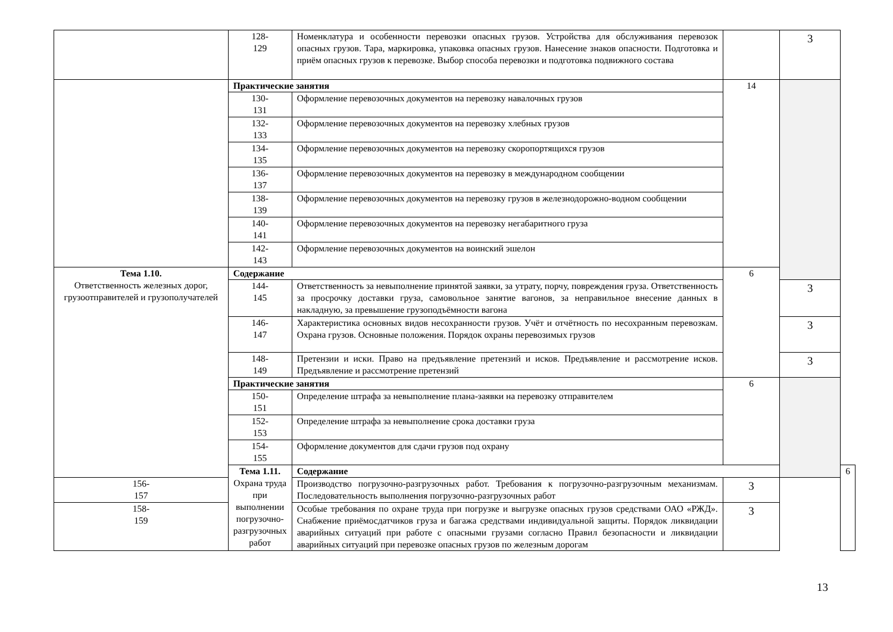| | 128- 129 | Номенклатура и особенности перевозки опасных грузов. Устройства для обслуживания перевозок опасных грузов. Тара, маркировка, упаковка опасных грузов. Нанесение знаков опасности. Подготовка и приём опасных грузов к перевозке. Выбор способа перевозки и подготовка подвижного состава | | 3 | |
| | Практические занятия | | 14 | | |
| | 130- 131 | Оформление перевозочных документов на перевозку навалочных грузов | | | |
| | 132- 133 | Оформление перевозочных документов на перевозку хлебных грузов | | | |
| | 134- 135 | Оформление перевозочных документов на перевозку скоропортящихся грузов | | | |
| | 136- 137 | Оформление перевозочных документов на перевозку в международном сообщении | | | |
| | 138- 139 | Оформление перевозочных документов на перевозку грузов в железнодорожно-водном сообщении | | | |
| | 140- 141 | Оформление перевозочных документов на перевозку негабаритного груза | | | |
| | 142- 143 | Оформление перевозочных документов на воинский эшелон | | | |
| Тема 1.10. Ответственность железных дорог, грузоотправителей и грузополучателей | Содержание | | 6 | | |
| | 144- 145 | Ответственность за невыполнение принятой заявки, за утрату, порчу, повреждения груза. Ответственность за просрочку доставки груза, самовольное занятие вагонов, за неправильное внесение данных в накладную, за превышение грузоподъёмности вагона | | 3 | |
| | 146- 147 | Характеристика основных видов несохранности грузов. Учёт и отчётность по несохранным перевозкам. Охрана грузов. Основные положения. Порядок охраны перевозимых грузов | | 3 | |
| | 148- 149 | Претензии и иски. Право на предъявление претензий и исков. Предъявление и рассмотрение исков. Предъявление и рассмотрение претензий | | 3 | |
| | Практические занятия | | 6 | | |
| | 150- 151 | Определение штрафа за невыполнение плана-заявки на перевозку отправителем | | | |
| | 152- 153 | Определение штрафа за невыполнение срока доставки груза | | | |
| | 154- 155 | Оформление документов для сдачи грузов под охрану | | | |
| | Тема 1.11. Охрана труда при выполнении погрузочно-разгрузочных работ | Содержание | | | 6 |
| 156- 157 | | Производство погрузочно-разгрузочных работ. Требования к погрузочно-разгрузочным механизмам. Последовательность выполнения погрузочно-разгрузочных работ | 3 | | |
| 158- 159 | | Особые требования по охране труда при погрузке и выгрузке опасных грузов средствами ОАО «РЖД». Снабжение приёмосдатчиков груза и багажа средствами индивидуальной защиты. Порядок ликвидации аварийных ситуаций при работе с опасными грузами согласно Правил безопасности и ликвидации аварийных ситуаций при перевозке опасных грузов по железным дорогам | 3 | | |
13